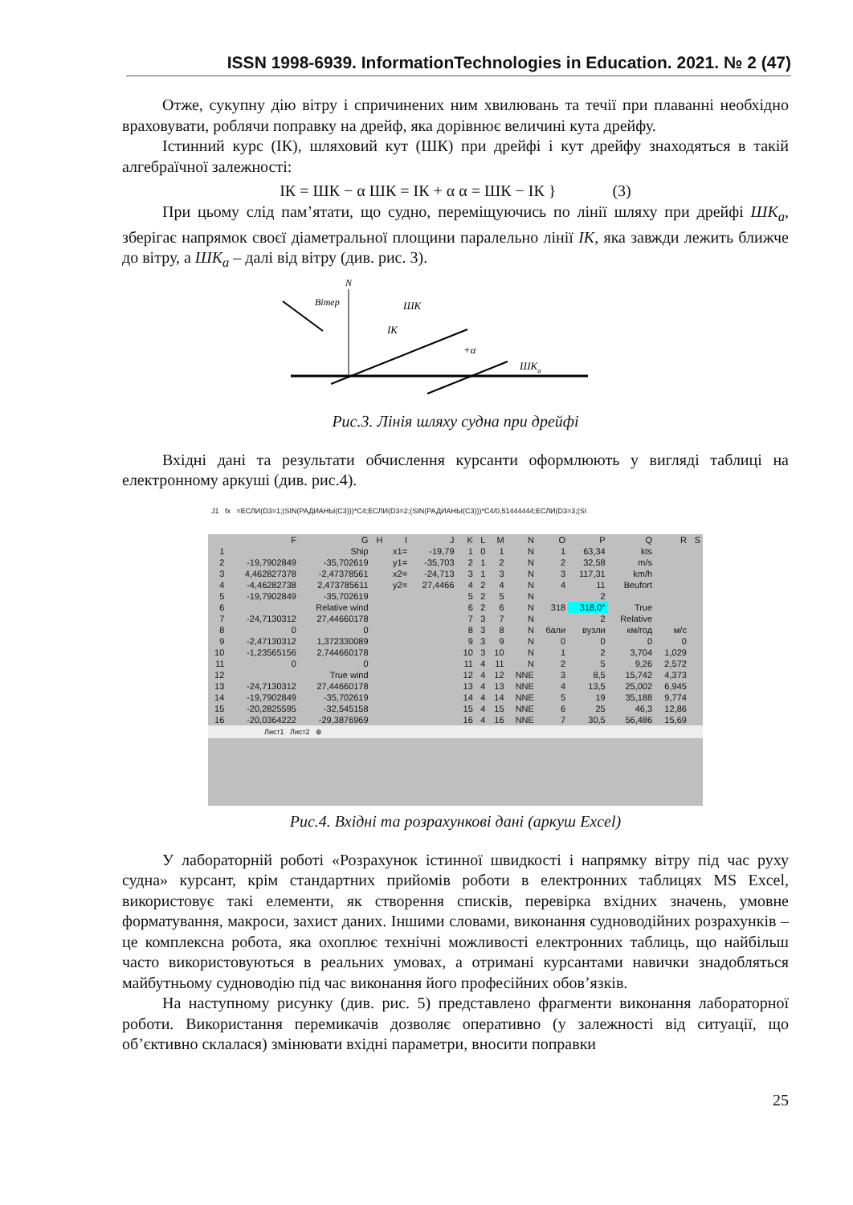ISSN 1998-6939. InformationTechnologies in Education. 2021. № 2 (47)
Отже, сукупну дію вітру і спричинених ним хвилювань та течії при плаванні необхідно враховувати, роблячи поправку на дрейф, яка дорівнює величині кута дрейфу.
Істинний курс (ІК), шляховий кут (ШК) при дрейфі і кут дрейфу знаходяться в такій алгебраїчної залежності:
ІК = ШК − α ШК = ІК + α α = ШК − ІК } (3)
При цьому слід пам’ятати, що судно, переміщуючись по лінії шляху при дрейфі ШК<sub>a</sub>, зберігає напрямок своєї діаметральної площини паралельно лінії ІК, яка завжди лежить ближче до вітру, а ШК<sub>a</sub> – далі від вітру (див. рис. 3).
N
Вітер
ШК
ІК
+α
ШКa
Рис.3. Лінія шляху судна при дрейфі
Вхідні дані та результати обчислення курсанти оформлюють у вигляді таблиці на електронному аркуші (див. рис.4).
J1 fx =ЕСЛИ(D3=1;(SIN(РАДИАНЫ(C3)))*C4;ЕСЛИ(D3=2;(SIN(РАДИАНЫ(C3)))*C4/0,51444444;ЕСЛИ(D3=3;(SI
| | F | G | H | I | J | K | L | M | N | O | P | Q | R | S |
| 1 | Ship | | | x1= | -19,79 | 1 | 0 | 1 | N | 1 | 63,34 | kts | | |
| 2 | -19,7902849 | -35,702619 | | y1= | -35,703 | 2 | 1 | 2 | N | 2 | 32,58 | m/s | | |
| 3 | 4,462827378 | -2,47378561 | | x2= | -24,713 | 3 | 1 | 3 | N | 3 | 117,31 | km/h | | |
| 4 | -4,46282738 | 2,473785611 | | y2= | 27,4466 | 4 | 2 | 4 | N | 4 | 11 | Beufort | | |
| 5 | -19,7902849 | -35,702619 | | | | 5 | 2 | 5 | N | | 2 | | | |
| 6 | Relative wind | | | | | 6 | 2 | 6 | N | 318 | 318,0° | True | | |
| 7 | -24,7130312 | 27,44660178 | | | | 7 | 3 | 7 | N | | 2 | Relative | | |
| 8 | 0 | 0 | | | | 8 | 3 | 8 | N | бали | вузли | км/год | м/с | |
| 9 | -2,47130312 | 1,372330089 | | | | 9 | 3 | 9 | N | 0 | 0 | 0 | 0 | |
| 10 | -1,23565156 | 2,744660178 | | | | 10 | 3 | 10 | N | 1 | 2 | 3,704 | 1,029 | |
| 11 | 0 | 0 | | | | 11 | 4 | 11 | N | 2 | 5 | 9,26 | 2,572 | |
| 12 | True wind | | | | | 12 | 4 | 12 | NNE | 3 | 8,5 | 15,742 | 4,373 | |
| 13 | -24,7130312 | 27,44660178 | | | | 13 | 4 | 13 | NNE | 4 | 13,5 | 25,002 | 6,945 | |
| 14 | -19,7902849 | -35,702619 | | | | 14 | 4 | 14 | NNE | 5 | 19 | 35,188 | 9,774 | |
| 15 | -20,2825595 | -32,545158 | | | | 15 | 4 | 15 | NNE | 6 | 25 | 46,3 | 12,86 | |
| 16 | -20,0364222 | -29,3876969 | | | | 16 | 4 | 16 | NNE | 7 | 30,5 | 56,486 | 15,69 | |
Лист1 Лист2 ⊕
Рис.4. Вхідні та розрахункові дані (аркуш Excel)
У лабораторній роботі «Розрахунок істинної швидкості і напрямку вітру під час руху судна» курсант, крім стандартних прийомів роботи в електронних таблицях MS Excel, використовує такі елементи, як створення списків, перевірка вхідних значень, умовне форматування, макроси, захист даних. Іншими словами, виконання судноводійних розрахунків – це комплексна робота, яка охоплює технічні можливості електронних таблиць, що найбільш часто використовуються в реальних умовах, а отримані курсантами навички знадобляться майбутньому судноводію під час виконання його професійних обов’язків.
На наступному рисунку (див. рис. 5) представлено фрагменти виконання лабораторної роботи. Використання перемикачів дозволяє оперативно (у залежності від ситуації, що об’єктивно склалася) змінювати вхідні параметри, вносити поправки
25